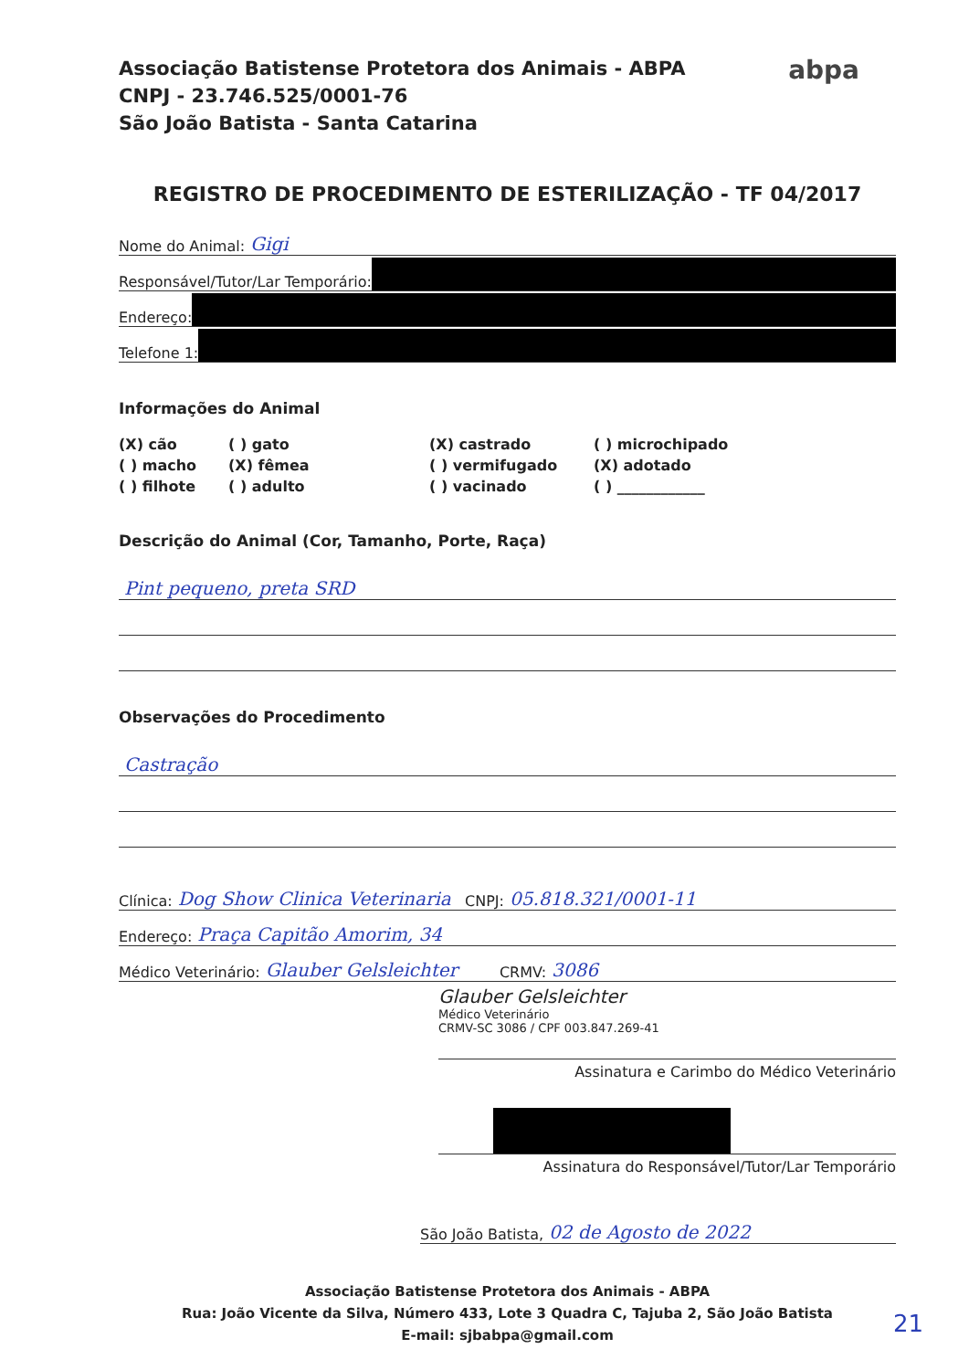Associação Batistense Protetora dos Animais - ABPA
CNPJ - 23.746.525/0001-76
São João Batista - Santa Catarina
abpa
REGISTRO DE PROCEDIMENTO DE ESTERILIZAÇÃO - TF 04/2017
Nome do Animal: Gigi
Responsável/Tutor/Lar Temporário:
Endereço:
Telefone 1:
Informações do Animal
(X) cão ( ) gato (X) castrado ( ) microchipado ( ) macho (X) fêmea ( ) vermifugado (X) adotado ( ) filhote ( ) adulto ( ) vacinado ( ) ____________
Descrição do Animal (Cor, Tamanho, Porte, Raça)
Pint pequeno, preta SRD
Observações do Procedimento
Castração
Clínica: Dog Show Clinica Veterinaria CNPJ: 05.818.321/0001-11
Endereço: Praça Capitão Amorim, 34
Médico Veterinário: Glauber Gelsleichter CRMV: 3086
Glauber Gelsleichter
Médico Veterinário
CRMV-SC 3086 / CPF 003.847.269-41
Assinatura e Carimbo do Médico Veterinário
Assinatura do Responsável/Tutor/Lar Temporário
São João Batista, 02 de Agosto de 2022
Associação Batistense Protetora dos Animais - ABPA
Rua: João Vicente da Silva, Número 433, Lote 3 Quadra C, Tajuba 2, São João Batista
E-mail: sjbabpa@gmail.com
21